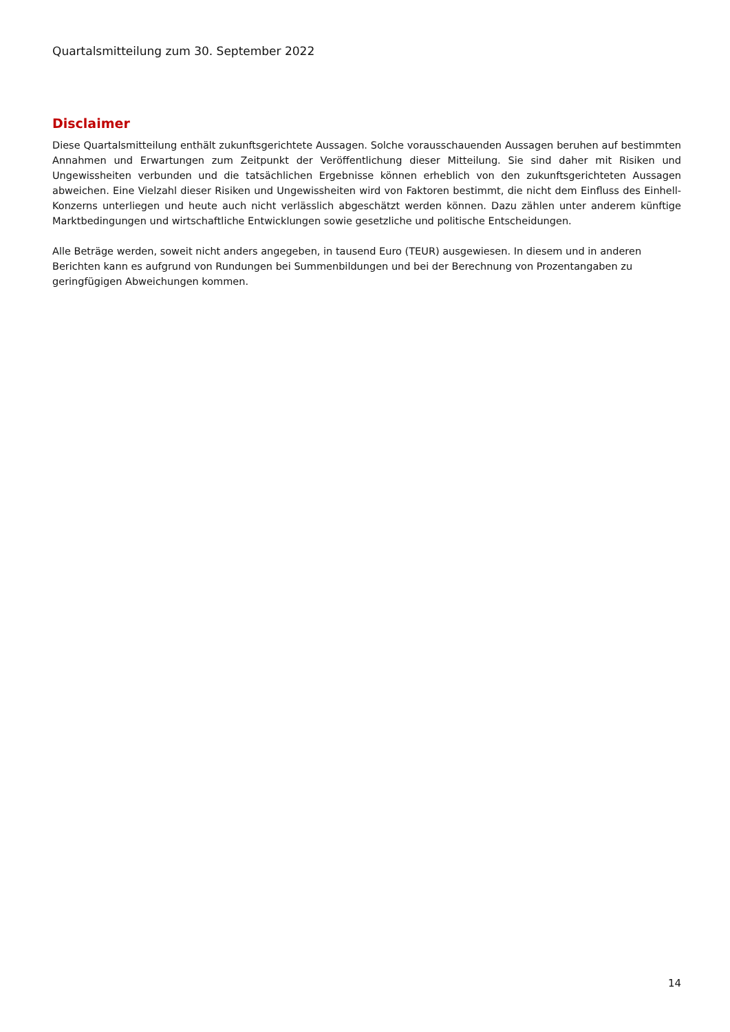Quartalsmitteilung zum 30. September 2022
Disclaimer
Diese Quartalsmitteilung enthält zukunftsgerichtete Aussagen. Solche vorausschauenden Aussagen beruhen auf bestimmten Annahmen und Erwartungen zum Zeitpunkt der Veröffentlichung dieser Mitteilung. Sie sind daher mit Risiken und Ungewissheiten verbunden und die tatsächlichen Ergebnisse können erheblich von den zukunftsgerichteten Aussagen abweichen. Eine Vielzahl dieser Risiken und Ungewissheiten wird von Faktoren bestimmt, die nicht dem Einfluss des Einhell-Konzerns unterliegen und heute auch nicht verlässlich abgeschätzt werden können. Dazu zählen unter anderem künftige Marktbedingungen und wirtschaftliche Entwicklungen sowie gesetzliche und politische Entscheidungen.
Alle Beträge werden, soweit nicht anders angegeben, in tausend Euro (TEUR) ausgewiesen. In diesem und in anderen Berichten kann es aufgrund von Rundungen bei Summenbildungen und bei der Berechnung von Prozentangaben zu geringfügigen Abweichungen kommen.
14